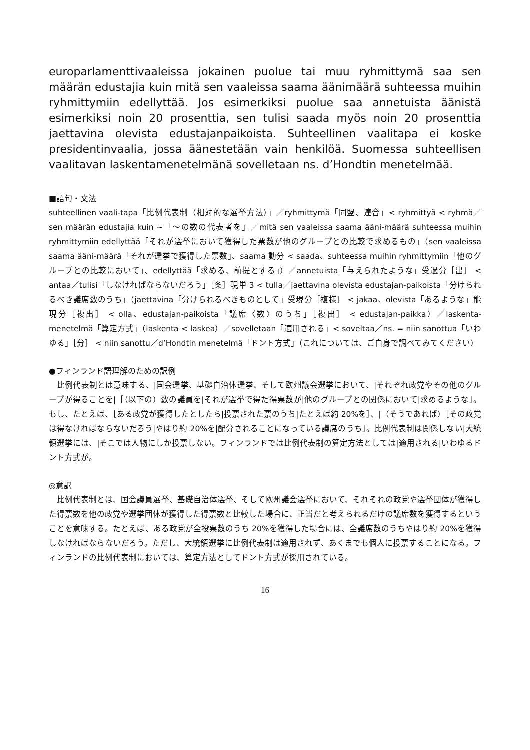europarlamenttivaaleissa jokainen puolue tai muu ryhmittymä saa sen määrän edustajia kuin mitä sen vaaleissa saama äänimäärä suhteessa muihin ryhmittymiin edellyttää. Jos esimerkiksi puolue saa annetuista äänistä esimerkiksi noin 20 prosenttia, sen tulisi saada myös noin 20 prosenttia jaettavina olevista edustajanpaikoista. Suhteellinen vaalitapa ei koske presidentinvaalia, jossa äänestetään vain henkilöä. Suomessa suhteellisen vaalitavan laskentamenetelmänä sovelletaan ns. d’Hondtin menetelmää.
■語句・文法
suhteellinen vaali-tapa「比例代表制（相対的な選挙方法）」／ryhmittymä「同盟、連合」< ryhmittyä < ryhmä／sen määrän edustajia kuin ~「～の数の代表者を」／mitä sen vaaleissa saama ääni-määrä suhteessa muihin ryhmittymiin edellyttää「それが選挙において獲得した票数が他のグループとの比較で求めるもの」（sen vaaleissa saama ääni-määrä「それが選挙で獲得した票数」、saama 動分 < saada、suhteessa muihin ryhmittymiin「他のグループとの比較において」、edellyttää「求める、前提とする」）／annetuista「与えられたような」受過分［出］ < antaa／tulisi「しなければならないだろう」［条］現単 3 < tulla／jaettavina olevista edustajan-paikoista「分けられるべき議席数のうち」（jaettavina「分けられるべきものとして」受現分［複様］ < jakaa、olevista「あるような」能現分［複出］ < olla、edustajan-paikoista「議席〈数〉のうち」［複出］ < edustajan-paikka）／laskenta-menetelmä「算定方式」（laskenta < laskea）／sovelletaan「適用される」< soveltaa／ns. = niin sanottua「いわゆる」［分］ < niin sanottu／d’Hondtin menetelmä「ドント方式」（これについては、ご自身で調べてみてください）
●フィンランド語理解のための訳例
　比例代表制とは意味する、|国会選挙、基礎自治体選挙、そして欧州議会選挙において、|それぞれ政党やその他のグループが得ることを|［（以下の）数の議員を|それが選挙で得た得票数が|他のグループとの関係において|求めるような］。もし、たとえば、［ある政党が獲得したとしたら|投票された票のうち|たとえば約 20%を］、|（そうであれば）［その政党は得なければならないだろう|やはり約 20%を|配分されることになっている議席のうち］。比例代表制は関係しない|大統領選挙には、|そこでは人物にしか投票しない。フィンランドでは比例代表制の算定方法としては|適用される|いわゆるドント方式が。
◎意訳
　比例代表制とは、国会議員選挙、基礎自治体選挙、そして欧州議会選挙において、それぞれの政党や選挙団体が獲得した得票数を他の政党や選挙団体が獲得した得票数と比較した場合に、正当だと考えられるだけの議席数を獲得するということを意味する。たとえば、ある政党が全投票数のうち 20%を獲得した場合には、全議席数のうちやはり約 20%を獲得しなければならないだろう。ただし、大統領選挙に比例代表制は適用されず、あくまでも個人に投票することになる。フィンランドの比例代表制においては、算定方法としてドント方式が採用されている。
16